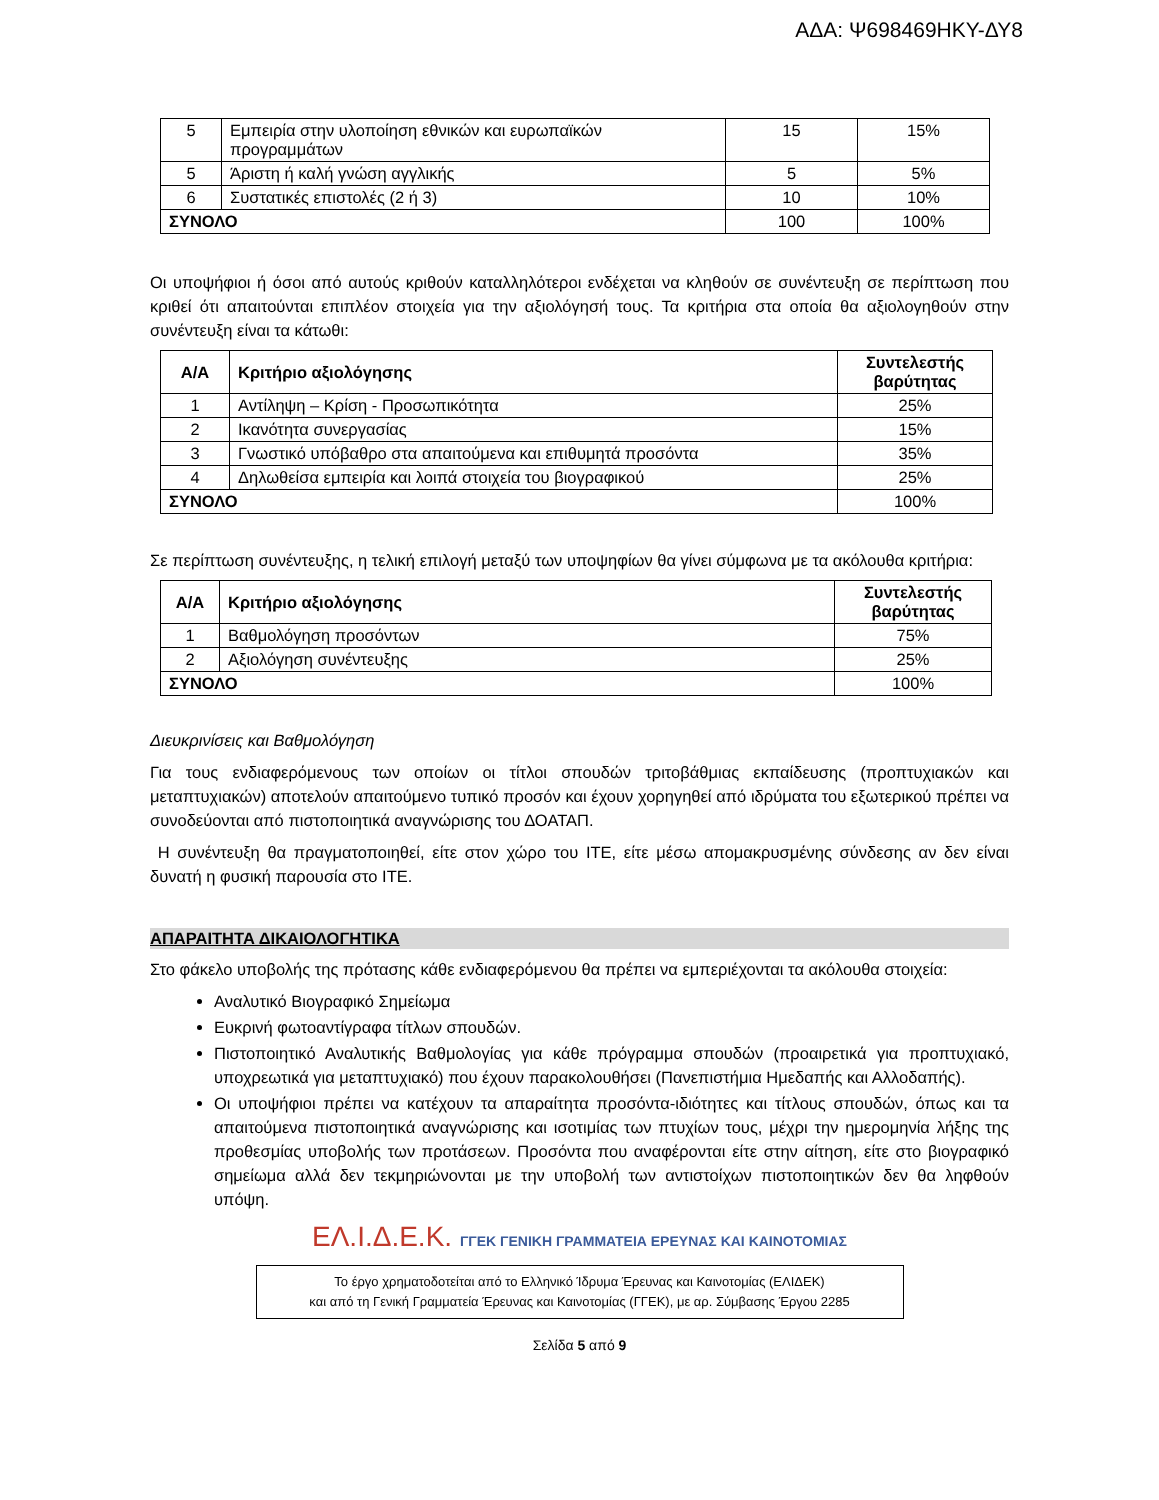ΑΔΑ: Ψ698469ΗΚΥ-ΔΥ8
| 5 | Εμπειρία στην υλοποίηση εθνικών και ευρωπαϊκών προγραμμάτων | 15 | 15% |
| 5 | Άριστη ή καλή γνώση αγγλικής | 5 | 5% |
| 6 | Συστατικές επιστολές (2 ή 3) | 10 | 10% |
| ΣΥΝΟΛΟ | | 100 | 100% |
Οι υποψήφιοι ή όσοι από αυτούς κριθούν καταλληλότεροι ενδέχεται να κληθούν σε συνέντευξη σε περίπτωση που κριθεί ότι απαιτούνται επιπλέον στοιχεία για την αξιολόγησή τους. Τα κριτήρια στα οποία θα αξιολογηθούν στην συνέντευξη είναι τα κάτωθι:
| Α/Α | Κριτήριο αξιολόγησης | Συντελεστής βαρύτητας |
| --- | --- | --- |
| 1 | Αντίληψη – Κρίση - Προσωπικότητα | 25% |
| 2 | Ικανότητα συνεργασίας | 15% |
| 3 | Γνωστικό υπόβαθρο στα απαιτούμενα και επιθυμητά προσόντα | 35% |
| 4 | Δηλωθείσα εμπειρία και λοιπά στοιχεία του βιογραφικού | 25% |
| ΣΥΝΟΛΟ | | 100% |
Σε περίπτωση συνέντευξης, η τελική επιλογή μεταξύ των υποψηφίων θα γίνει σύμφωνα με τα ακόλουθα κριτήρια:
| Α/Α | Κριτήριο αξιολόγησης | Συντελεστής βαρύτητας |
| --- | --- | --- |
| 1 | Βαθμολόγηση προσόντων | 75% |
| 2 | Αξιολόγηση συνέντευξης | 25% |
| ΣΥΝΟΛΟ | | 100% |
Διευκρινίσεις και Βαθμολόγηση
Για τους ενδιαφερόμενους των οποίων οι τίτλοι σπουδών τριτοβάθμιας εκπαίδευσης (προπτυχιακών και μεταπτυχιακών) αποτελούν απαιτούμενο τυπικό προσόν και έχουν χορηγηθεί από ιδρύματα του εξωτερικού πρέπει να συνοδεύονται από πιστοποιητικά αναγνώρισης του ΔΟΑΤΑΠ.
Η συνέντευξη θα πραγματοποιηθεί, είτε στον χώρο του ΙΤΕ, είτε μέσω απομακρυσμένης σύνδεσης αν δεν είναι δυνατή η φυσική παρουσία στο ΙΤΕ.
ΑΠΑΡΑΙΤΗΤΑ ΔΙΚΑΙΟΛΟΓΗΤΙΚΑ
Στο φάκελο υποβολής της πρότασης κάθε ενδιαφερόμενου θα πρέπει να εμπεριέχονται τα ακόλουθα στοιχεία:
Αναλυτικό Βιογραφικό Σημείωμα
Ευκρινή φωτοαντίγραφα τίτλων σπουδών.
Πιστοποιητικό Αναλυτικής Βαθμολογίας για κάθε πρόγραμμα σπουδών (προαιρετικά για προπτυχιακό, υποχρεωτικά για μεταπτυχιακό) που έχουν παρακολουθήσει (Πανεπιστήμια Ημεδαπής και Αλλοδαπής).
Οι υποψήφιοι πρέπει να κατέχουν τα απαραίτητα προσόντα-ιδιότητες και τίτλους σπουδών, όπως και τα απαιτούμενα πιστοποιητικά αναγνώρισης και ισοτιμίας των πτυχίων τους, μέχρι την ημερομηνία λήξης της προθεσμίας υποβολής των προτάσεων. Προσόντα που αναφέρονται είτε στην αίτηση, είτε στο βιογραφικό σημείωμα αλλά δεν τεκμηριώνονται με την υποβολή των αντιστοίχων πιστοποιητικών δεν θα ληφθούν υπόψη.
ΕΛ.Ι.Δ.Ε.Κ. ΓΓΕΚ ΓΕΝΙΚΗ ΓΡΑΜΜΑΤΕΙΑ ΕΡΕΥΝΑΣ ΚΑΙ ΚΑΙΝΟΤΟΜΙΑΣ
Το έργο χρηματοδοτείται από το Ελληνικό Ίδρυμα Έρευνας και Καινοτομίας (ΕΛΙΔΕΚ)
και από τη Γενική Γραμματεία Έρευνας και Καινοτομίας (ΓΓΕΚ), με αρ. Σύμβασης Έργου 2285
Σελίδα 5 από 9